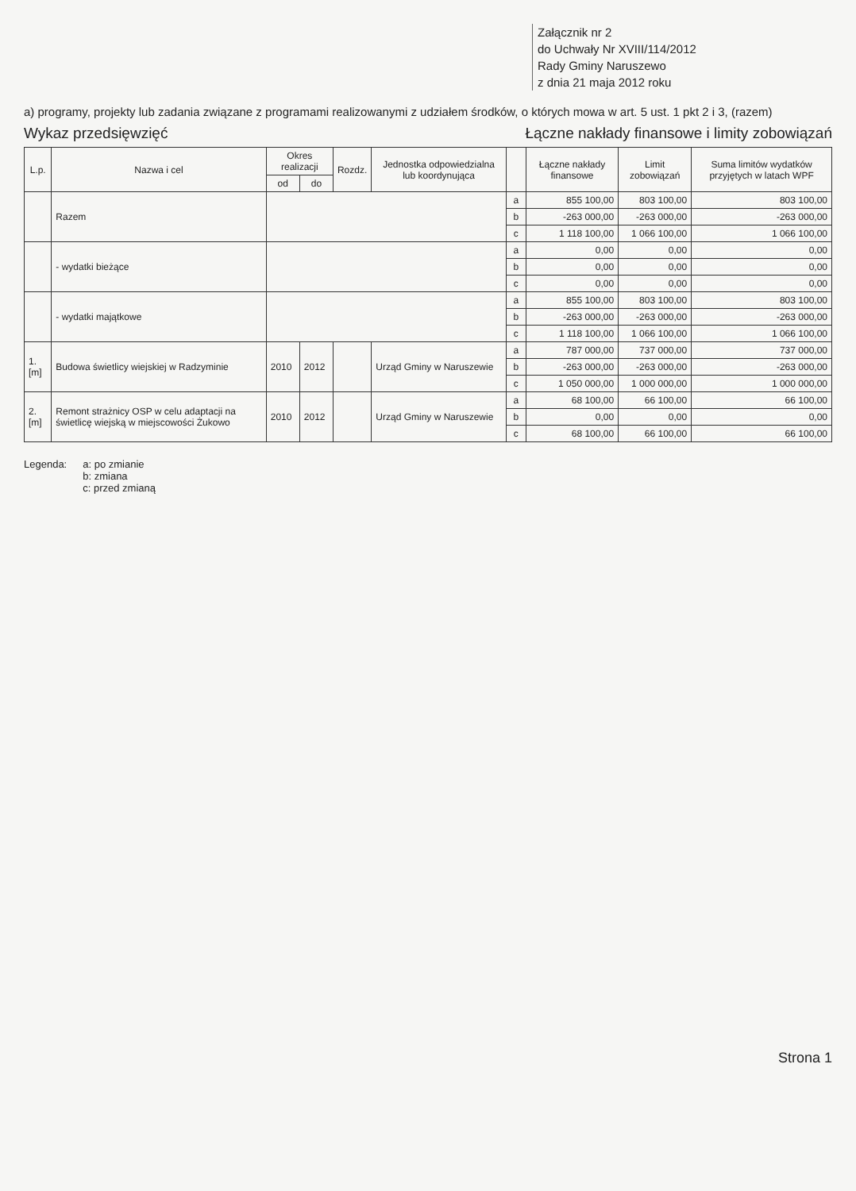Załącznik nr 2
do Uchwały Nr XVIII/114/2012
Rady Gminy Naruszewo
z dnia 21 maja 2012 roku
a) programy, projekty lub zadania związane z programami realizowanymi z udziałem środków, o których mowa w art. 5 ust. 1 pkt 2 i 3, (razem)
Wykaz przedsięwzięć Łączne nakłady finansowe i limity zobowiązań
| L.p. | Nazwa i cel | Okres realizacji | | Rozdz. | Jednostka odpowiedzialna lub koordynująca | | Łączne nakłady finansowe | Limit zobowiązań | Suma limitów wydatków przyjętych w latach WPF |
| --- | --- | --- | --- | --- | --- | --- | --- | --- | --- |
| | | od | do | | | | | | |
| | Razem | | | | | a | 855 100,00 | 803 100,00 | 803 100,00 |
| | | | | | | b | -263 000,00 | -263 000,00 | -263 000,00 |
| | | | | | | c | 1 118 100,00 | 1 066 100,00 | 1 066 100,00 |
| | - wydatki bieżące | | | | | a | 0,00 | 0,00 | 0,00 |
| | | | | | | b | 0,00 | 0,00 | 0,00 |
| | | | | | | c | 0,00 | 0,00 | 0,00 |
| | - wydatki majątkowe | | | | | a | 855 100,00 | 803 100,00 | 803 100,00 |
| | | | | | | b | -263 000,00 | -263 000,00 | -263 000,00 |
| | | | | | | c | 1 118 100,00 | 1 066 100,00 | 1 066 100,00 |
| 1.[m] | Budowa świetlicy wiejskiej w Radzyminie | 2010 | 2012 | | Urząd Gminy w Naruszewie | a | 787 000,00 | 737 000,00 | 737 000,00 |
| | | | | | | b | -263 000,00 | -263 000,00 | -263 000,00 |
| | | | | | | c | 1 050 000,00 | 1 000 000,00 | 1 000 000,00 |
| 2.[m] | Remont strażnicy OSP w celu adaptacji na świetlicę wiejską w miejscowości Żukowo | 2010 | 2012 | | Urząd Gminy w Naruszewie | a | 68 100,00 | 66 100,00 | 66 100,00 |
| | | | | | | b | 0,00 | 0,00 | 0,00 |
| | | | | | | c | 68 100,00 | 66 100,00 | 66 100,00 |
Legenda: a: po zmianie
b: zmiana
c: przed zmianą
Strona 1